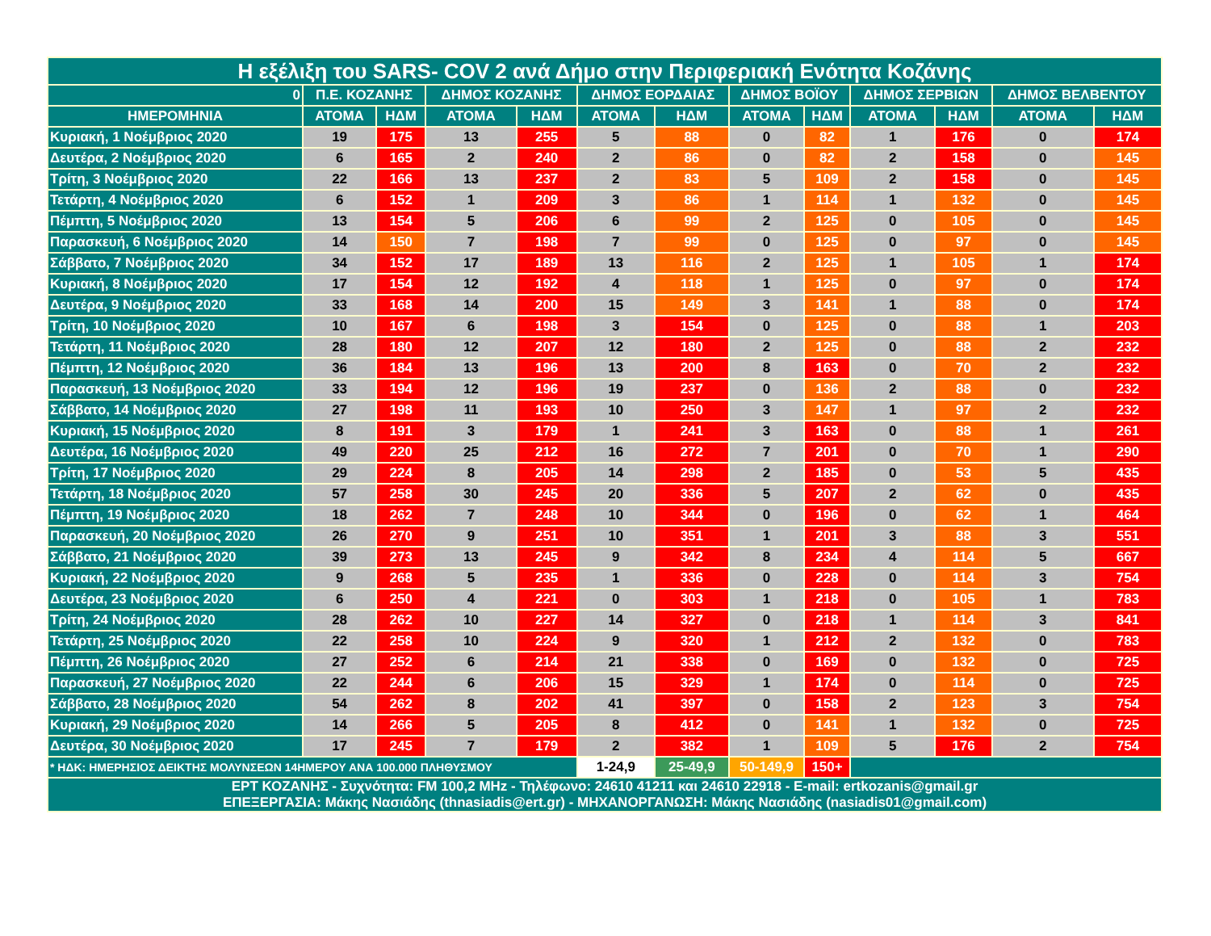| Η εξέλιξη του SARS- COV 2 ανά Δήμο στην Περιφεριακή Ενότητα Κοζάνης | | | | | | | | | | | | |
| --- | --- | --- | --- | --- | --- | --- | --- | --- | --- | --- | --- | --- |
| 0 | Π.Ε. ΚΟΖΑΝΗΣ | | ΔΗΜΟΣ ΚΟΖΑΝΗΣ | | ΔΗΜΟΣ ΕΟΡΔΑΙΑΣ | | ΔΗΜΟΣ ΒΟΪΟΥ | | ΔΗΜΟΣ ΣΕΡΒΙΩΝ | | ΔΗΜΟΣ ΒΕΛΒΕΝΤΟΥ | |
| ΗΜΕΡΟΜΗΝΙΑ | ΑΤΟΜΑ | ΗΔΜ | ΑΤΟΜΑ | ΗΔΜ | ΑΤΟΜΑ | ΗΔΜ | ΑΤΟΜΑ | ΗΔΜ | ΑΤΟΜΑ | ΗΔΜ | ΑΤΟΜΑ | ΗΔΜ |
| Κυριακή, 1 Νοέμβριος 2020 | 19 | 175 | 13 | 255 | 5 | 88 | 0 | 82 | 1 | 176 | 0 | 174 |
| Δευτέρα, 2 Νοέμβριος 2020 | 6 | 165 | 2 | 240 | 2 | 86 | 0 | 82 | 2 | 158 | 0 | 145 |
| Τρίτη, 3 Νοέμβριος 2020 | 22 | 166 | 13 | 237 | 2 | 83 | 5 | 109 | 2 | 158 | 0 | 145 |
| Τετάρτη, 4 Νοέμβριος 2020 | 6 | 152 | 1 | 209 | 3 | 86 | 1 | 114 | 1 | 132 | 0 | 145 |
| Πέμπτη, 5 Νοέμβριος 2020 | 13 | 154 | 5 | 206 | 6 | 99 | 2 | 125 | 0 | 105 | 0 | 145 |
| Παρασκευή, 6 Νοέμβριος 2020 | 14 | 150 | 7 | 198 | 7 | 99 | 0 | 125 | 0 | 97 | 0 | 145 |
| Σάββατο, 7 Νοέμβριος 2020 | 34 | 152 | 17 | 189 | 13 | 116 | 2 | 125 | 1 | 105 | 1 | 174 |
| Κυριακή, 8 Νοέμβριος 2020 | 17 | 154 | 12 | 192 | 4 | 118 | 1 | 125 | 0 | 97 | 0 | 174 |
| Δευτέρα, 9 Νοέμβριος 2020 | 33 | 168 | 14 | 200 | 15 | 149 | 3 | 141 | 1 | 88 | 0 | 174 |
| Τρίτη, 10 Νοέμβριος 2020 | 10 | 167 | 6 | 198 | 3 | 154 | 0 | 125 | 0 | 88 | 1 | 203 |
| Τετάρτη, 11 Νοέμβριος 2020 | 28 | 180 | 12 | 207 | 12 | 180 | 2 | 125 | 0 | 88 | 2 | 232 |
| Πέμπτη, 12 Νοέμβριος 2020 | 36 | 184 | 13 | 196 | 13 | 200 | 8 | 163 | 0 | 70 | 2 | 232 |
| Παρασκευή, 13 Νοέμβριος 2020 | 33 | 194 | 12 | 196 | 19 | 237 | 0 | 136 | 2 | 88 | 0 | 232 |
| Σάββατο, 14 Νοέμβριος 2020 | 27 | 198 | 11 | 193 | 10 | 250 | 3 | 147 | 1 | 97 | 2 | 232 |
| Κυριακή, 15 Νοέμβριος 2020 | 8 | 191 | 3 | 179 | 1 | 241 | 3 | 163 | 0 | 88 | 1 | 261 |
| Δευτέρα, 16 Νοέμβριος 2020 | 49 | 220 | 25 | 212 | 16 | 272 | 7 | 201 | 0 | 70 | 1 | 290 |
| Τρίτη, 17 Νοέμβριος 2020 | 29 | 224 | 8 | 205 | 14 | 298 | 2 | 185 | 0 | 53 | 5 | 435 |
| Τετάρτη, 18 Νοέμβριος 2020 | 57 | 258 | 30 | 245 | 20 | 336 | 5 | 207 | 2 | 62 | 0 | 435 |
| Πέμπτη, 19 Νοέμβριος 2020 | 18 | 262 | 7 | 248 | 10 | 344 | 0 | 196 | 0 | 62 | 1 | 464 |
| Παρασκευή, 20 Νοέμβριος 2020 | 26 | 270 | 9 | 251 | 10 | 351 | 1 | 201 | 3 | 88 | 3 | 551 |
| Σάββατο, 21 Νοέμβριος 2020 | 39 | 273 | 13 | 245 | 9 | 342 | 8 | 234 | 4 | 114 | 5 | 667 |
| Κυριακή, 22 Νοέμβριος 2020 | 9 | 268 | 5 | 235 | 1 | 336 | 0 | 228 | 0 | 114 | 3 | 754 |
| Δευτέρα, 23 Νοέμβριος 2020 | 6 | 250 | 4 | 221 | 0 | 303 | 1 | 218 | 0 | 105 | 1 | 783 |
| Τρίτη, 24 Νοέμβριος 2020 | 28 | 262 | 10 | 227 | 14 | 327 | 0 | 218 | 1 | 114 | 3 | 841 |
| Τετάρτη, 25 Νοέμβριος 2020 | 22 | 258 | 10 | 224 | 9 | 320 | 1 | 212 | 2 | 132 | 0 | 783 |
| Πέμπτη, 26 Νοέμβριος 2020 | 27 | 252 | 6 | 214 | 21 | 338 | 0 | 169 | 0 | 132 | 0 | 725 |
| Παρασκευή, 27 Νοέμβριος 2020 | 22 | 244 | 6 | 206 | 15 | 329 | 1 | 174 | 0 | 114 | 0 | 725 |
| Σάββατο, 28 Νοέμβριος 2020 | 54 | 262 | 8 | 202 | 41 | 397 | 0 | 158 | 2 | 123 | 3 | 754 |
| Κυριακή, 29 Νοέμβριος 2020 | 14 | 266 | 5 | 205 | 8 | 412 | 0 | 141 | 1 | 132 | 0 | 725 |
| Δευτέρα, 30 Νοέμβριος 2020 | 17 | 245 | 7 | 179 | 2 | 382 | 1 | 109 | 5 | 176 | 2 | 754 |
| * ΗΔΚ: ΗΜΕΡΗΣΙΟΣ ΔΕΙΚΤΗΣ ΜΟΛΥΝΣΕΩΝ 14ΗΜΕΡΟΥ ΑΝΑ 100.000 ΠΛΗΘΥΣΜΟΥ | | | | | 1-24,9 | 25-49,9 | 50-149,9 | 150+ | | | | |
| ΕΡΤ ΚΟΖΑΝΗΣ - Συχνότητα: FM 100,2 MHz - Τηλέφωνο: 24610 41211 και 24610 22918 - E-mail: ertkozanis@gmail.gr ΕΠΕΞΕΡΓΑΣΙΑ: Μάκης Νασιάδης (thnasiadis@ert.gr) - ΜΗΧΑΝΟΡΓΑΝΩΣΗ: Μάκης Νασιάδης (nasiadis01@gmail.com) | | | | | | | | | | | | |